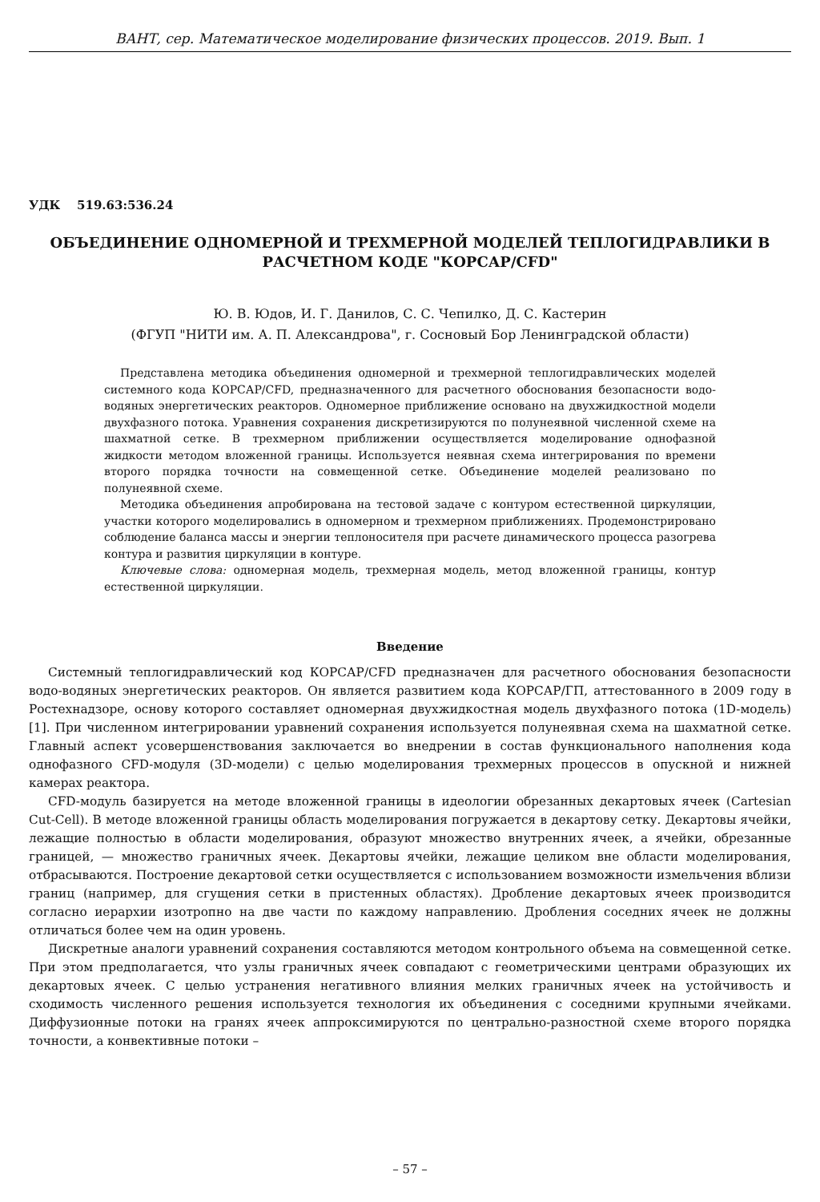ВАНТ, сер. Математическое моделирование физических процессов. 2019. Вып. 1
УДК 519.63:536.24
ОБЪЕДИНЕНИЕ ОДНОМЕРНОЙ И ТРЕХМЕРНОЙ МОДЕЛЕЙ ТЕПЛОГИДРАВЛИКИ В РАСЧЕТНОМ КОДЕ "КОРСАР/CFD"
Ю. В. Юдов, И. Г. Данилов, С. С. Чепилко, Д. С. Кастерин
(ФГУП "НИТИ им. А. П. Александрова", г. Сосновый Бор Ленинградской области)
Представлена методика объединения одномерной и трехмерной теплогидравлических моделей системного кода КОРСАР/CFD, предназначенного для расчетного обоснования безопасности водо-водяных энергетических реакторов. Одномерное приближение основано на двухжидкостной модели двухфазного потока. Уравнения сохранения дискретизируются по полунеявной численной схеме на шахматной сетке. В трехмерном приближении осуществляется моделирование однофазной жидкости методом вложенной границы. Используется неявная схема интегрирования по времени второго порядка точности на совмещенной сетке. Объединение моделей реализовано по полунеявной схеме.
Методика объединения апробирована на тестовой задаче с контуром естественной циркуляции, участки которого моделировались в одномерном и трехмерном приближениях. Продемонстрировано соблюдение баланса массы и энергии теплоносителя при расчете динамического процесса разогрева контура и развития циркуляции в контуре.
Ключевые слова: одномерная модель, трехмерная модель, метод вложенной границы, контур естественной циркуляции.
Введение
Системный теплогидравлический код КОРСАР/CFD предназначен для расчетного обоснования безопасности водо-водяных энергетических реакторов. Он является развитием кода КОРСАР/ГП, аттестованного в 2009 году в Ростехнадзоре, основу которого составляет одномерная двухжидкостная модель двухфазного потока (1D-модель) [1]. При численном интегрировании уравнений сохранения используется полунеявная схема на шахматной сетке. Главный аспект усовершенствования заключается во внедрении в состав функционального наполнения кода однофазного CFD-модуля (3D-модели) с целью моделирования трехмерных процессов в опускной и нижней камерах реактора.
CFD-модуль базируется на методе вложенной границы в идеологии обрезанных декартовых ячеек (Cartesian Cut-Cell). В методе вложенной границы область моделирования погружается в декартову сетку. Декартовы ячейки, лежащие полностью в области моделирования, образуют множество внутренних ячеек, а ячейки, обрезанные границей, — множество граничных ячеек. Декартовы ячейки, лежащие целиком вне области моделирования, отбрасываются. Построение декартовой сетки осуществляется с использованием возможности измельчения вблизи границ (например, для сгущения сетки в пристенных областях). Дробление декартовых ячеек производится согласно иерархии изотропно на две части по каждому направлению. Дробления соседних ячеек не должны отличаться более чем на один уровень.
Дискретные аналоги уравнений сохранения составляются методом контрольного объема на совмещенной сетке. При этом предполагается, что узлы граничных ячеек совпадают с геометрическими центрами образующих их декартовых ячеек. С целью устранения негативного влияния мелких граничных ячеек на устойчивость и сходимость численного решения используется технология их объединения с соседними крупными ячейками. Диффузионные потоки на гранях ячеек аппроксимируются по центрально-разностной схеме второго порядка точности, а конвективные потоки –
– 57 –